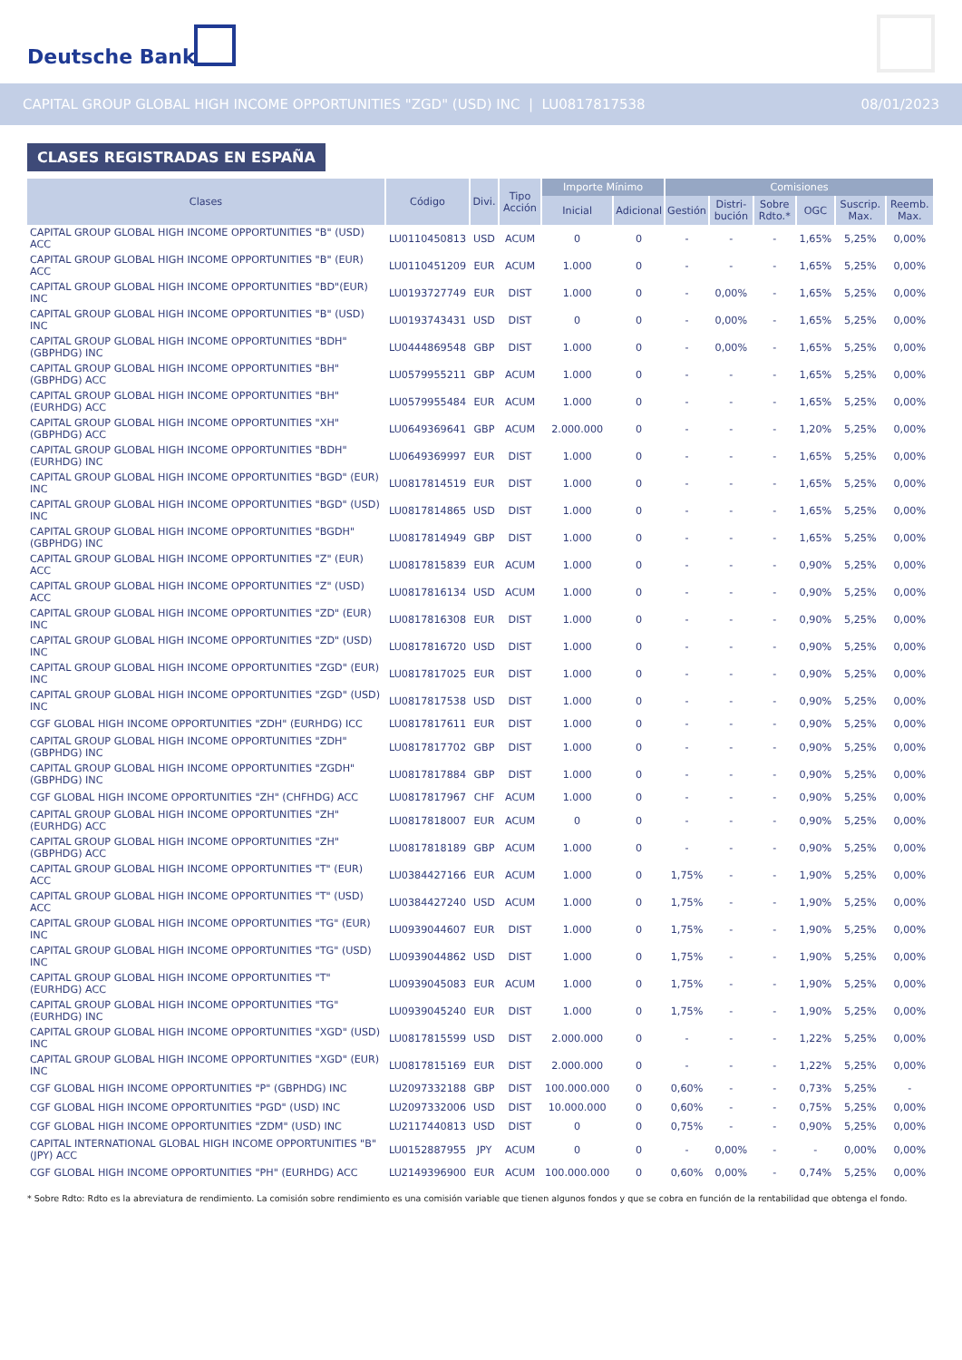Deutsche Bank
CAPITAL GROUP GLOBAL HIGH INCOME OPPORTUNITIES "ZGD" (USD) INC | LU0817817538 08/01/2023
CLASES REGISTRADAS EN ESPAÑA
| Clases | Código | Divi. | Tipo Acción | Importe Mínimo | | Comisiones | | | | | |
| --- | --- | --- | --- | --- | --- | --- | --- | --- | --- | --- | --- |
| | | | | Inicial | Adicional | Gestión | Distri-bución | Sobre Rdto.* | OGC | Suscrip. Max. | Reemb. Max. |
| CAPITAL GROUP GLOBAL HIGH INCOME OPPORTUNITIES "B" (USD) ACC | LU0110450813 | USD | ACUM | 0 | 0 | - | - | - | 1,65% | 5,25% | 0,00% |
| CAPITAL GROUP GLOBAL HIGH INCOME OPPORTUNITIES "B" (EUR) ACC | LU0110451209 | EUR | ACUM | 1.000 | 0 | - | - | - | 1,65% | 5,25% | 0,00% |
| CAPITAL GROUP GLOBAL HIGH INCOME OPPORTUNITIES "BD"(EUR) INC | LU0193727749 | EUR | DIST | 1.000 | 0 | - | 0,00% | - | 1,65% | 5,25% | 0,00% |
| CAPITAL GROUP GLOBAL HIGH INCOME OPPORTUNITIES "B" (USD) INC | LU0193743431 | USD | DIST | 0 | 0 | - | 0,00% | - | 1,65% | 5,25% | 0,00% |
| CAPITAL GROUP GLOBAL HIGH INCOME OPPORTUNITIES "BDH" (GBPHDG) INC | LU0444869548 | GBP | DIST | 1.000 | 0 | - | 0,00% | - | 1,65% | 5,25% | 0,00% |
| CAPITAL GROUP GLOBAL HIGH INCOME OPPORTUNITIES "BH" (GBPHDG) ACC | LU0579955211 | GBP | ACUM | 1.000 | 0 | - | - | - | 1,65% | 5,25% | 0,00% |
| CAPITAL GROUP GLOBAL HIGH INCOME OPPORTUNITIES "BH" (EURHDG) ACC | LU0579955484 | EUR | ACUM | 1.000 | 0 | - | - | - | 1,65% | 5,25% | 0,00% |
| CAPITAL GROUP GLOBAL HIGH INCOME OPPORTUNITIES "XH" (GBPHDG) ACC | LU0649369641 | GBP | ACUM | 2.000.000 | 0 | - | - | - | 1,20% | 5,25% | 0,00% |
| CAPITAL GROUP GLOBAL HIGH INCOME OPPORTUNITIES "BDH" (EURHDG) INC | LU0649369997 | EUR | DIST | 1.000 | 0 | - | - | - | 1,65% | 5,25% | 0,00% |
| CAPITAL GROUP GLOBAL HIGH INCOME OPPORTUNITIES "BGD" (EUR) INC | LU0817814519 | EUR | DIST | 1.000 | 0 | - | - | - | 1,65% | 5,25% | 0,00% |
| CAPITAL GROUP GLOBAL HIGH INCOME OPPORTUNITIES "BGD" (USD) INC | LU0817814865 | USD | DIST | 1.000 | 0 | - | - | - | 1,65% | 5,25% | 0,00% |
| CAPITAL GROUP GLOBAL HIGH INCOME OPPORTUNITIES "BGDH" (GBPHDG) INC | LU0817814949 | GBP | DIST | 1.000 | 0 | - | - | - | 1,65% | 5,25% | 0,00% |
| CAPITAL GROUP GLOBAL HIGH INCOME OPPORTUNITIES "Z" (EUR) ACC | LU0817815839 | EUR | ACUM | 1.000 | 0 | - | - | - | 0,90% | 5,25% | 0,00% |
| CAPITAL GROUP GLOBAL HIGH INCOME OPPORTUNITIES "Z" (USD) ACC | LU0817816134 | USD | ACUM | 1.000 | 0 | - | - | - | 0,90% | 5,25% | 0,00% |
| CAPITAL GROUP GLOBAL HIGH INCOME OPPORTUNITIES "ZD" (EUR) INC | LU0817816308 | EUR | DIST | 1.000 | 0 | - | - | - | 0,90% | 5,25% | 0,00% |
| CAPITAL GROUP GLOBAL HIGH INCOME OPPORTUNITIES "ZD" (USD) INC | LU0817816720 | USD | DIST | 1.000 | 0 | - | - | - | 0,90% | 5,25% | 0,00% |
| CAPITAL GROUP GLOBAL HIGH INCOME OPPORTUNITIES "ZGD" (EUR) INC | LU0817817025 | EUR | DIST | 1.000 | 0 | - | - | - | 0,90% | 5,25% | 0,00% |
| CAPITAL GROUP GLOBAL HIGH INCOME OPPORTUNITIES "ZGD" (USD) INC | LU0817817538 | USD | DIST | 1.000 | 0 | - | - | - | 0,90% | 5,25% | 0,00% |
| CGF GLOBAL HIGH INCOME OPPORTUNITIES "ZDH" (EURHDG) ICC | LU0817817611 | EUR | DIST | 1.000 | 0 | - | - | - | 0,90% | 5,25% | 0,00% |
| CAPITAL GROUP GLOBAL HIGH INCOME OPPORTUNITIES "ZDH" (GBPHDG) INC | LU0817817702 | GBP | DIST | 1.000 | 0 | - | - | - | 0,90% | 5,25% | 0,00% |
| CAPITAL GROUP GLOBAL HIGH INCOME OPPORTUNITIES "ZGDH" (GBPHDG) INC | LU0817817884 | GBP | DIST | 1.000 | 0 | - | - | - | 0,90% | 5,25% | 0,00% |
| CGF GLOBAL HIGH INCOME OPPORTUNITIES "ZH" (CHFHDG) ACC | LU0817817967 | CHF | ACUM | 1.000 | 0 | - | - | - | 0,90% | 5,25% | 0,00% |
| CAPITAL GROUP GLOBAL HIGH INCOME OPPORTUNITIES "ZH" (EURHDG) ACC | LU0817818007 | EUR | ACUM | 0 | 0 | - | - | - | 0,90% | 5,25% | 0,00% |
| CAPITAL GROUP GLOBAL HIGH INCOME OPPORTUNITIES "ZH" (GBPHDG) ACC | LU0817818189 | GBP | ACUM | 1.000 | 0 | - | - | - | 0,90% | 5,25% | 0,00% |
| CAPITAL GROUP GLOBAL HIGH INCOME OPPORTUNITIES "T" (EUR) ACC | LU0384427166 | EUR | ACUM | 1.000 | 0 | 1,75% | - | - | 1,90% | 5,25% | 0,00% |
| CAPITAL GROUP GLOBAL HIGH INCOME OPPORTUNITIES "T" (USD) ACC | LU0384427240 | USD | ACUM | 1.000 | 0 | 1,75% | - | - | 1,90% | 5,25% | 0,00% |
| CAPITAL GROUP GLOBAL HIGH INCOME OPPORTUNITIES "TG" (EUR) INC | LU0939044607 | EUR | DIST | 1.000 | 0 | 1,75% | - | - | 1,90% | 5,25% | 0,00% |
| CAPITAL GROUP GLOBAL HIGH INCOME OPPORTUNITIES "TG" (USD) INC | LU0939044862 | USD | DIST | 1.000 | 0 | 1,75% | - | - | 1,90% | 5,25% | 0,00% |
| CAPITAL GROUP GLOBAL HIGH INCOME OPPORTUNITIES "T" (EURHDG) ACC | LU0939045083 | EUR | ACUM | 1.000 | 0 | 1,75% | - | - | 1,90% | 5,25% | 0,00% |
| CAPITAL GROUP GLOBAL HIGH INCOME OPPORTUNITIES "TG" (EURHDG) INC | LU0939045240 | EUR | DIST | 1.000 | 0 | 1,75% | - | - | 1,90% | 5,25% | 0,00% |
| CAPITAL GROUP GLOBAL HIGH INCOME OPPORTUNITIES "XGD" (USD) INC | LU0817815599 | USD | DIST | 2.000.000 | 0 | - | - | - | 1,22% | 5,25% | 0,00% |
| CAPITAL GROUP GLOBAL HIGH INCOME OPPORTUNITIES "XGD" (EUR) INC | LU0817815169 | EUR | DIST | 2.000.000 | 0 | - | - | - | 1,22% | 5,25% | 0,00% |
| CGF GLOBAL HIGH INCOME OPPORTUNITIES "P" (GBPHDG) INC | LU2097332188 | GBP | DIST | 100.000.000 | 0 | 0,60% | - | - | 0,73% | 5,25% | - |
| CGF GLOBAL HIGH INCOME OPPORTUNITIES "PGD" (USD) INC | LU2097332006 | USD | DIST | 10.000.000 | 0 | 0,60% | - | - | 0,75% | 5,25% | 0,00% |
| CGF GLOBAL HIGH INCOME OPPORTUNITIES "ZDM" (USD) INC | LU2117440813 | USD | DIST | 0 | 0 | 0,75% | - | - | 0,90% | 5,25% | 0,00% |
| CAPITAL INTERNATIONAL GLOBAL HIGH INCOME OPPORTUNITIES "B" (JPY) ACC | LU0152887955 | JPY | ACUM | 0 | 0 | - | 0,00% | - | - | 0,00% | 0,00% |
| CGF GLOBAL HIGH INCOME OPPORTUNITIES "PH" (EURHDG) ACC | LU2149396900 | EUR | ACUM | 100.000.000 | 0 | 0,60% | 0,00% | - | 0,74% | 5,25% | 0,00% |
* Sobre Rdto: Rdto es la abreviatura de rendimiento. La comisión sobre rendimiento es una comisión variable que tienen algunos fondos y que se cobra en función de la rentabilidad que obtenga el fondo.